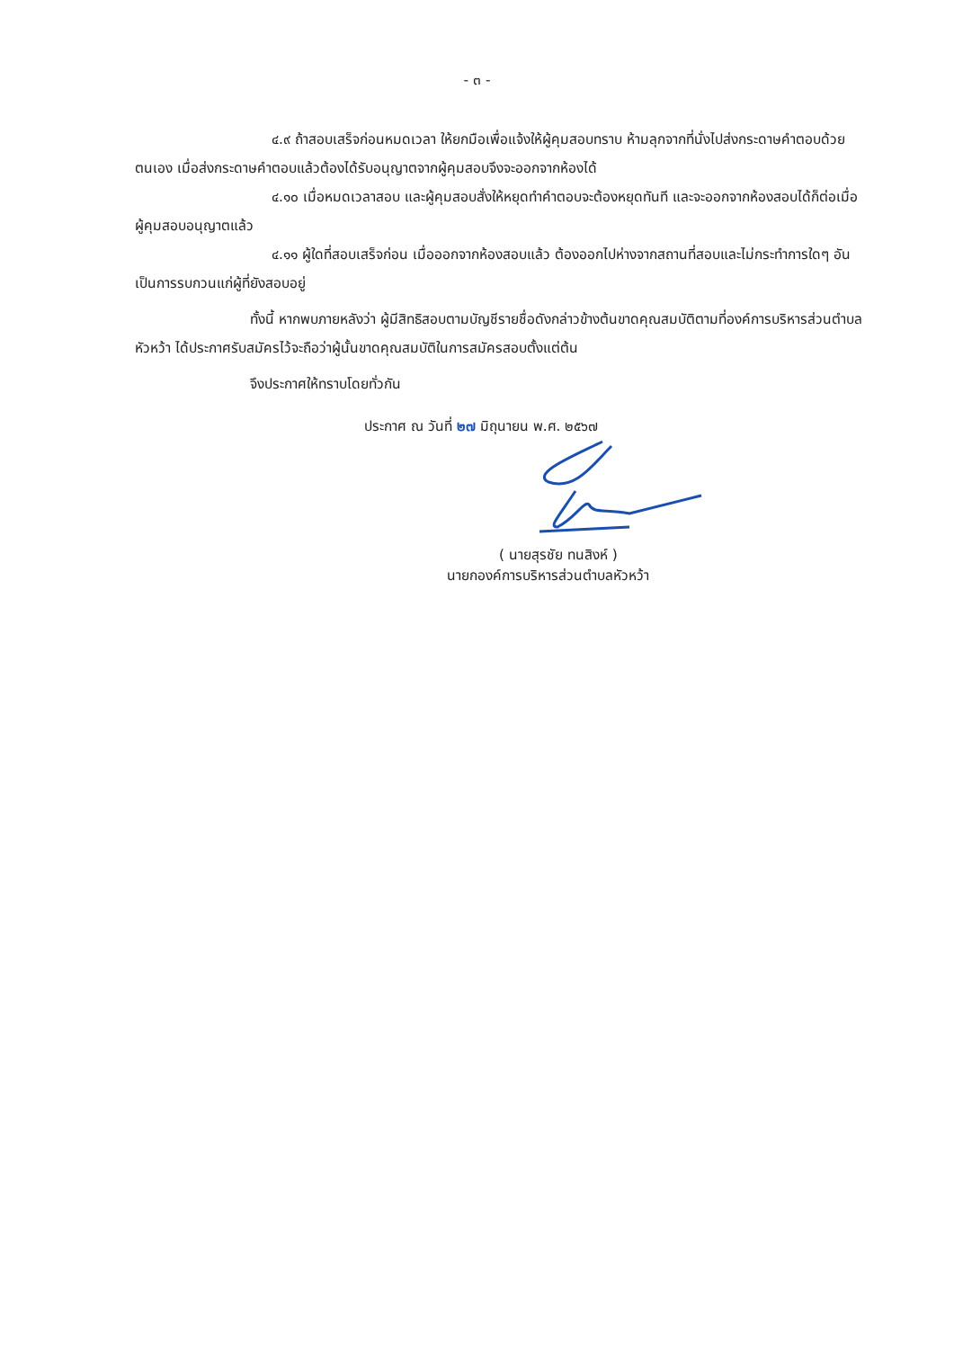- ๓ -
๔.๙ ถ้าสอบเสร็จก่อนหมดเวลา ให้ยกมือเพื่อแจ้งให้ผู้คุมสอบทราบ ห้ามลุกจากที่นั่งไปส่งกระดาษคำตอบด้วยตนเอง เมื่อส่งกระดาษคำตอบแล้วต้องได้รับอนุญาตจากผู้คุมสอบจึงจะออกจากห้องได้
๔.๑๐ เมื่อหมดเวลาสอบ และผู้คุมสอบสั่งให้หยุดทำคำตอบจะต้องหยุดทันที และจะออกจากห้องสอบได้ก็ต่อเมื่อผู้คุมสอบอนุญาตแล้ว
๔.๑๑ ผู้ใดที่สอบเสร็จก่อน เมื่อออกจากห้องสอบแล้ว ต้องออกไปห่างจากสถานที่สอบและไม่กระทำการใดๆ อันเป็นการรบกวนแก่ผู้ที่ยังสอบอยู่
ทั้งนี้ หากพบภายหลังว่า ผู้มีสิทธิสอบตามบัญชีรายชื่อดังกล่าวข้างต้นขาดคุณสมบัติตามที่องค์การบริหารส่วนตำบลหัวหว้า ได้ประกาศรับสมัครไว้จะถือว่าผู้นั้นขาดคุณสมบัติในการสมัครสอบตั้งแต่ต้น
จึงประกาศให้ทราบโดยทั่วกัน
ประกาศ ณ วันที่ ๒๗ มิถุนายน พ.ศ. ๒๕๖๗
( นายสุรชัย ทนสิงห์ )
นายกองค์การบริหารส่วนตำบลหัวหว้า